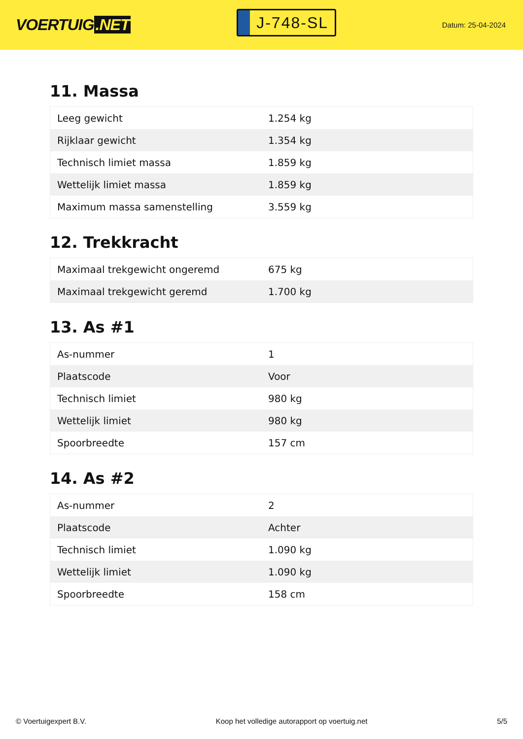VOERTUIG.NET
J-748-SL
Datum: 25-04-2024
11. Massa
| Leeg gewicht | 1.254 kg |
| Rijklaar gewicht | 1.354 kg |
| Technisch limiet massa | 1.859 kg |
| Wettelijk limiet massa | 1.859 kg |
| Maximum massa samenstelling | 3.559 kg |
12. Trekkracht
| Maximaal trekgewicht ongeremd | 675 kg |
| Maximaal trekgewicht geremd | 1.700 kg |
13. As #1
| As-nummer | 1 |
| Plaatscode | Voor |
| Technisch limiet | 980 kg |
| Wettelijk limiet | 980 kg |
| Spoorbreedte | 157 cm |
14. As #2
| As-nummer | 2 |
| Plaatscode | Achter |
| Technisch limiet | 1.090 kg |
| Wettelijk limiet | 1.090 kg |
| Spoorbreedte | 158 cm |
© Voertuigexpert B.V. Koop het volledige autorapport op voertuig.net 5/5